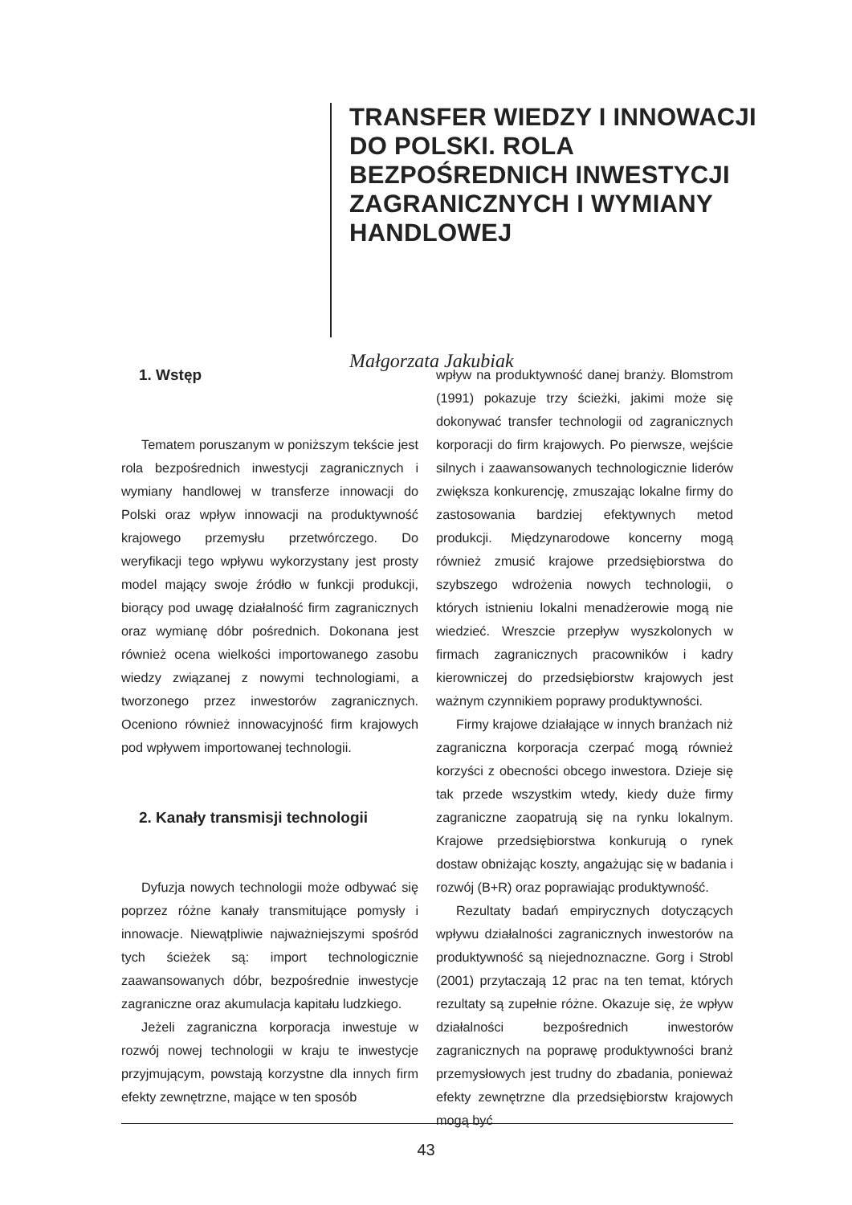TRANSFER WIEDZY I INNOWACJI DO POLSKI. ROLA BEZPOŚREDNICH INWESTYCJI ZAGRANICZNYCH I WYMIANY HANDLOWEJ
Małgorzata Jakubiak
1. Wstęp
Tematem poruszanym w poniższym tekście jest rola bezpośrednich inwestycji zagranicznych i wymiany handlowej w transferze innowacji do Polski oraz wpływ innowacji na produktywność krajowego przemysłu przetwórczego. Do weryfikacji tego wpływu wykorzystany jest prosty model mający swoje źródło w funkcji produkcji, biorący pod uwagę działalność firm zagranicznych oraz wymianę dóbr pośrednich. Dokonana jest również ocena wielkości importowanego zasobu wiedzy związanej z nowymi technologiami, a tworzonego przez inwestorów zagranicznych. Oceniono również innowacyjność firm krajowych pod wpływem importowanej technologii.
2. Kanały transmisji technologii
Dyfuzja nowych technologii może odbywać się poprzez różne kanały transmitujące pomysły i innowacje. Niewątpliwie najważniejszymi spośród tych ścieżek są: import technologicznie zaawansowanych dóbr, bezpośrednie inwestycje zagraniczne oraz akumulacja kapitału ludzkiego.
Jeżeli zagraniczna korporacja inwestuje w rozwój nowej technologii w kraju te inwestycje przyjmującym, powstają korzystne dla innych firm efekty zewnętrzne, mające w ten sposób
wpływ na produktywność danej branży. Blomstrom (1991) pokazuje trzy ścieżki, jakimi może się dokonywać transfer technologii od zagranicznych korporacji do firm krajowych. Po pierwsze, wejście silnych i zaawansowanych technologicznie liderów zwiększa konkurencję, zmuszając lokalne firmy do zastosowania bardziej efektywnych metod produkcji. Międzynarodowe koncerny mogą również zmusić krajowe przedsiębiorstwa do szybszego wdrożenia nowych technologii, o których istnieniu lokalni menadżerowie mogą nie wiedzieć. Wreszcie przepływ wyszkolonych w firmach zagranicznych pracowników i kadry kierowniczej do przedsiębiorstw krajowych jest ważnym czynnikiem poprawy produktywności.
Firmy krajowe działające w innych branżach niż zagraniczna korporacja czerpać mogą również korzyści z obecności obcego inwestora. Dzieje się tak przede wszystkim wtedy, kiedy duże firmy zagraniczne zaopatrują się na rynku lokalnym. Krajowe przedsiębiorstwa konkurują o rynek dostaw obniżając koszty, angażując się w badania i rozwój (B+R) oraz poprawiając produktywność.
Rezultaty badań empirycznych dotyczących wpływu działalności zagranicznych inwestorów na produktywność są niejednoznaczne. Gorg i Strobl (2001) przytaczają 12 prac na ten temat, których rezultaty są zupełnie różne. Okazuje się, że wpływ działalności bezpośrednich inwestorów zagranicznych na poprawę produktywności branż przemysłowych jest trudny do zbadania, ponieważ efekty zewnętrzne dla przedsiębiorstw krajowych mogą być
43